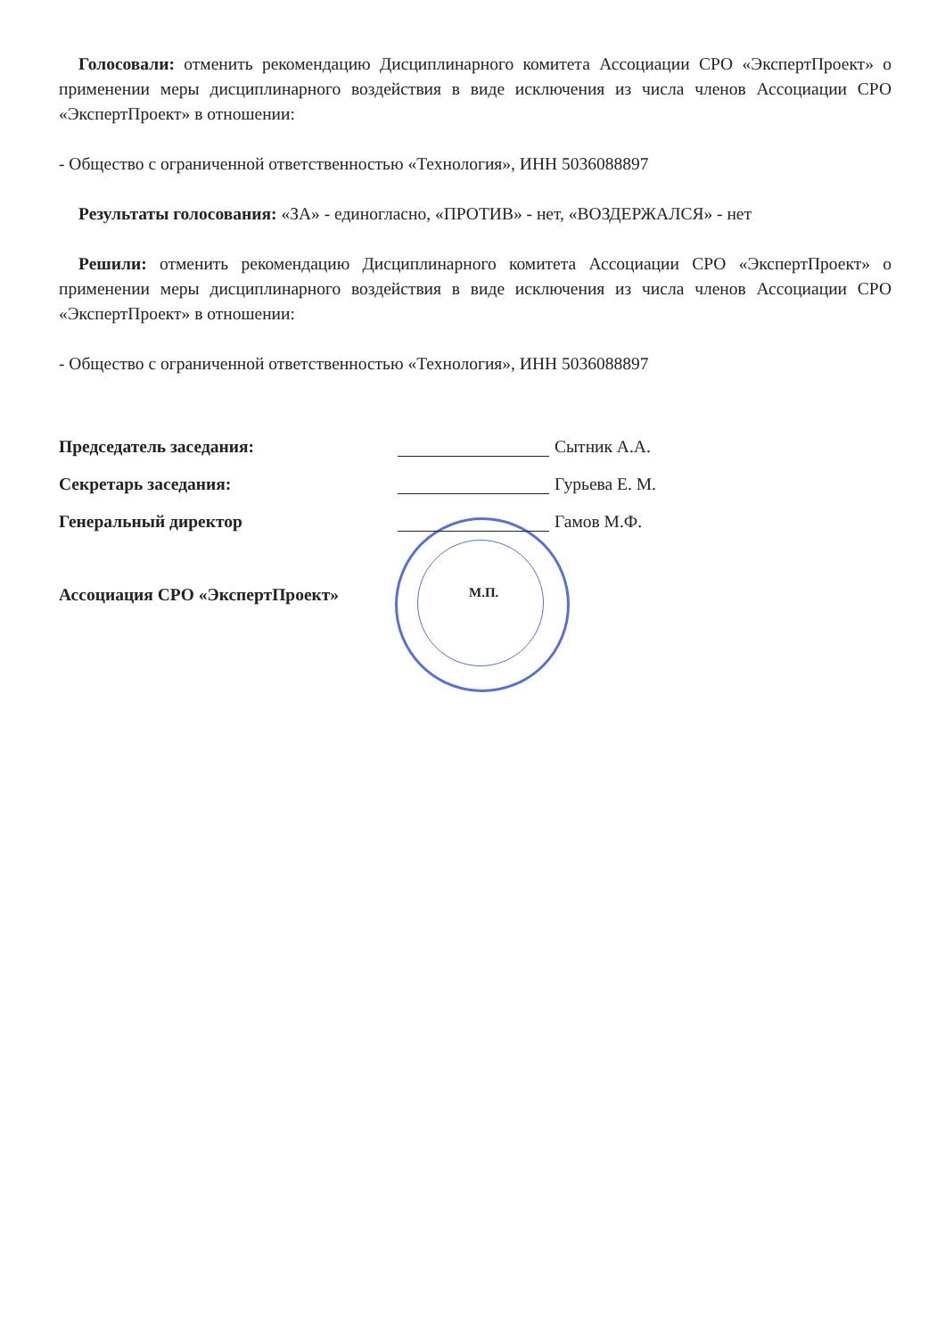Голосовали: отменить рекомендацию Дисциплинарного комитета Ассоциации СРО «ЭкспертПроект» о применении меры дисциплинарного воздействия в виде исключения из числа членов Ассоциации СРО «ЭкспертПроект» в отношении:
- Общество с ограниченной ответственностью «Технология», ИНН 5036088897
Результаты голосования: «ЗА» - единогласно, «ПРОТИВ» - нет, «ВОЗДЕРЖАЛСЯ» - нет
Решили: отменить рекомендацию Дисциплинарного комитета Ассоциации СРО «ЭкспертПроект» о применении меры дисциплинарного воздействия в виде исключения из числа членов Ассоциации СРО «ЭкспертПроект» в отношении:
- Общество с ограниченной ответственностью «Технология», ИНН 5036088897
Председатель заседания:
Сытник А.А.
Секретарь заседания:
Гурьева Е. М.
Генеральный директор
Гамов М.Ф.
Ассоциация СРО «ЭкспертПроект»
М.П.